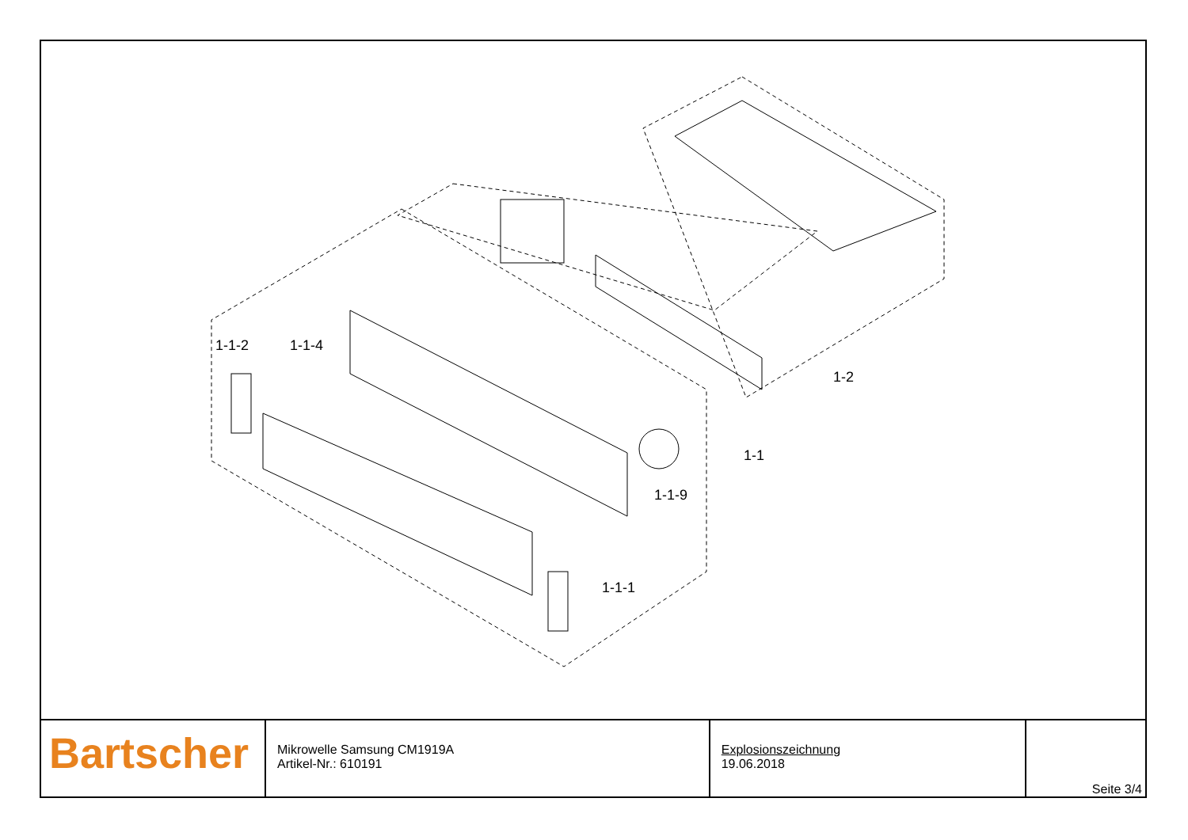1-1-2 1-1-4
1-2
1-1
1-1-9
1-1-1
| Bartscher | Mikrowelle Samsung CM1919A Artikel-Nr.: 610191 | Explosionszeichnung 19.06.2018 | Seite 3/4 |